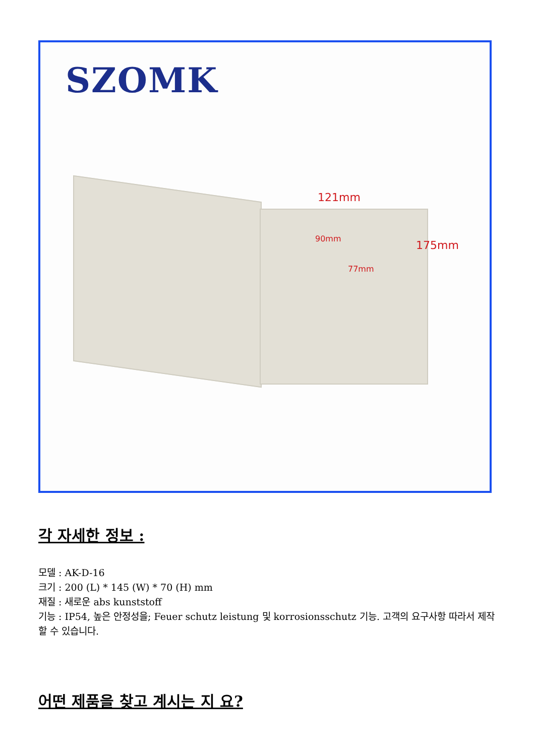SZOMK
121mm
90mm
77mm
175mm
각 자세한 정보 :
모델 : AK-D-16
크기 : 200 (L) * 145 (W) * 70 (H) mm
재질 : 새로운 abs kunststoff
기능 : IP54, 높은 안정성을; Feuer schutz leistung 및 korrosionsschutz 기능. 고객의 요구사항 따라서 제작 할 수 있습니다.
어떤 제품을 찾고 계시는 지 요?